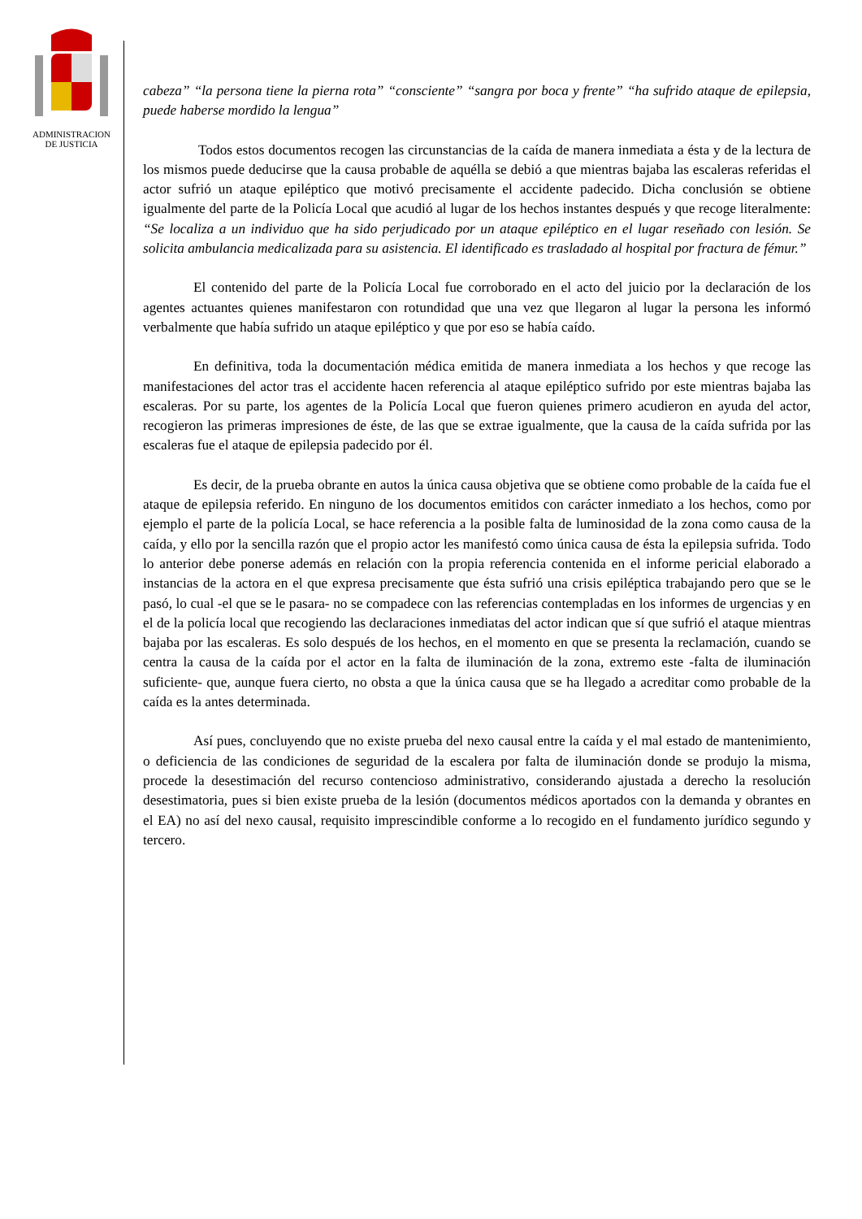ADMINISTRACION
DE JUSTICIA
cabeza” “la persona tiene la pierna rota” “consciente” “sangra por boca y frente” “ha sufrido ataque de epilepsia, puede haberse mordido la lengua”
Todos estos documentos recogen las circunstancias de la caída de manera inmediata a ésta y de la lectura de los mismos puede deducirse que la causa probable de aquélla se debió a que mientras bajaba las escaleras referidas el actor sufrió un ataque epiléptico que motivó precisamente el accidente padecido. Dicha conclusión se obtiene igualmente del parte de la Policía Local que acudió al lugar de los hechos instantes después y que recoge literalmente: “Se localiza a un individuo que ha sido perjudicado por un ataque epiléptico en el lugar reseñado con lesión. Se solicita ambulancia medicalizada para su asistencia. El identificado es trasladado al hospital por fractura de fémur.”
El contenido del parte de la Policía Local fue corroborado en el acto del juicio por la declaración de los agentes actuantes quienes manifestaron con rotundidad que una vez que llegaron al lugar la persona les informó verbalmente que había sufrido un ataque epiléptico y que por eso se había caído.
En definitiva, toda la documentación médica emitida de manera inmediata a los hechos y que recoge las manifestaciones del actor tras el accidente hacen referencia al ataque epiléptico sufrido por este mientras bajaba las escaleras. Por su parte, los agentes de la Policía Local que fueron quienes primero acudieron en ayuda del actor, recogieron las primeras impresiones de éste, de las que se extrae igualmente, que la causa de la caída sufrida por las escaleras fue el ataque de epilepsia padecido por él.
Es decir, de la prueba obrante en autos la única causa objetiva que se obtiene como probable de la caída fue el ataque de epilepsia referido. En ninguno de los documentos emitidos con carácter inmediato a los hechos, como por ejemplo el parte de la policía Local, se hace referencia a la posible falta de luminosidad de la zona como causa de la caída, y ello por la sencilla razón que el propio actor les manifestó como única causa de ésta la epilepsia sufrida. Todo lo anterior debe ponerse además en relación con la propia referencia contenida en el informe pericial elaborado a instancias de la actora en el que expresa precisamente que ésta sufrió una crisis epiléptica trabajando pero que se le pasó, lo cual -el que se le pasara- no se compadece con las referencias contempladas en los informes de urgencias y en el de la policía local que recogiendo las declaraciones inmediatas del actor indican que sí que sufrió el ataque mientras bajaba por las escaleras. Es solo después de los hechos, en el momento en que se presenta la reclamación, cuando se centra la causa de la caída por el actor en la falta de iluminación de la zona, extremo este -falta de iluminación suficiente- que, aunque fuera cierto, no obsta a que la única causa que se ha llegado a acreditar como probable de la caída es la antes determinada.
Así pues, concluyendo que no existe prueba del nexo causal entre la caída y el mal estado de mantenimiento, o deficiencia de las condiciones de seguridad de la escalera por falta de iluminación donde se produjo la misma, procede la desestimación del recurso contencioso administrativo, considerando ajustada a derecho la resolución desestimatoria, pues si bien existe prueba de la lesión (documentos médicos aportados con la demanda y obrantes en el EA) no así del nexo causal, requisito imprescindible conforme a lo recogido en el fundamento jurídico segundo y tercero.